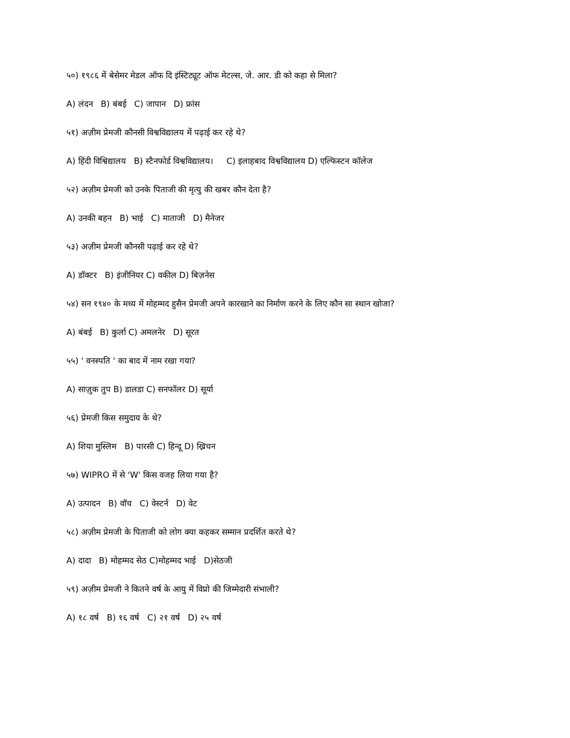५०) १९८६ में बेसेमर मेडल ऑफ दि इंस्टिट्यूट ऑफ मेटल्स, जे. आर. डी को कहा से मिला?
A) लंदन B) बंबई C) जापान D) फ्रांस
५१) अज़ीम प्रेमजी कौनसी विश्वविद्यालय में पढ़ाई कर रहे थे?
A) हिंदी विश्विद्यालय B) स्टैनफोर्ड विश्वविद्यालय। C) इलाहबाद विश्वविद्यालय D) एल्फिस्टन कॉलेज
५२) अज़ीम प्रेमजी को उनके पिताजी की मृत्यु की खबर कौन देता है?
A) उनकी बहन B) भाई C) माताजी D) मैनेजर
५३) अज़ीम प्रेमजी कौनसी पढ़ाई कर रहे थे?
A) डॉक्टर B) इंजीनियर C) वकील D) बिज़नेस
५४) सन १९४० के मध्य में मोहम्मद हुसैन प्रेमजी अपने कारखाने का निर्माण करने के लिए कौन सा स्थान खोजा?
A) बंबई B) कुर्ला C) अमलनेर D) सूरत
५५) ' वनस्पति ' का बाद में नाम रखा गया?
A) साज़ुक तुप B) डालडा C) सनफॉलर D) सूर्या
५६) प्रेमजी किस समुदाय के थे?
A) शिया मुस्लिम B) पारसी C) हिन्दू D) ख्रिचन
५७) WIPRO में से 'W' किस वजह लिया गया है?
A) उत्पादन B) वॉच C) वेस्टर्न D) वेट
५८) अज़ीम प्रेमजी के पिताजी को लोग क्या कहकर सम्मान प्रदर्शित करते थे?
A) दादा B) मोहम्मद सेठ C)मोहम्मद भाई D)सेठजी
५९) अज़ीम प्रेमजी ने कितने वर्ष के आयु में विप्रो की जिम्मेदारी संभाली?
A) १८ वर्ष B) १६ वर्ष C) २१ वर्ष D) २५ वर्ष